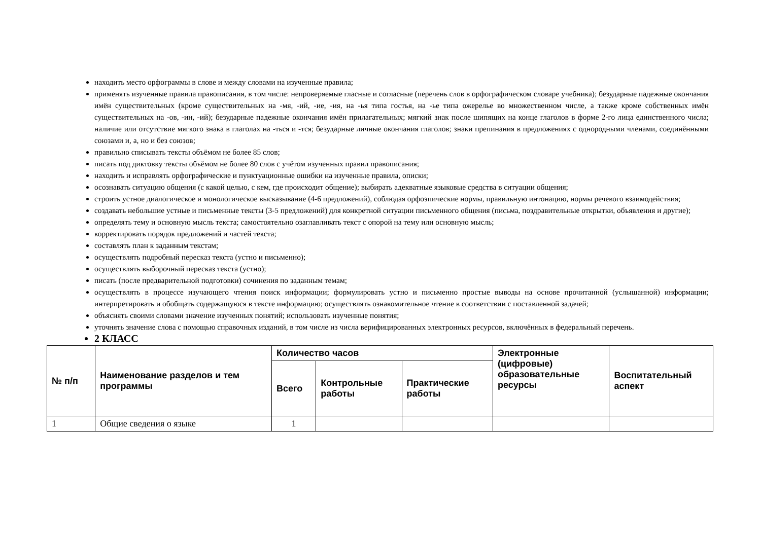находить место орфограммы в слове и между словами на изученные правила;
применять изученные правила правописания, в том числе: непроверяемые гласные и согласные (перечень слов в орфографическом словаре учебника); безударные падежные окончания имён существительных (кроме существительных на -мя, -ий, -ие, -ия, на -ья типа гостья, на -ье типа ожерелье во множественном числе, а также кроме собственных имён существительных на -ов, -ин, -ий); безударные падежные окончания имён прилагательных; мягкий знак после шипящих на конце глаголов в форме 2-го лица единственного числа; наличие или отсутствие мягкого знака в глаголах на -ться и -тся; безударные личные окончания глаголов; знаки препинания в предложениях с однородными членами, соединёнными союзами и, а, но и без союзов;
правильно списывать тексты объёмом не более 85 слов;
писать под диктовку тексты объёмом не более 80 слов с учётом изученных правил правописания;
находить и исправлять орфографические и пунктуационные ошибки на изученные правила, описки;
осознавать ситуацию общения (с какой целью, с кем, где происходит общение); выбирать адекватные языковые средства в ситуации общения;
строить устное диалогическое и монологическое высказывание (4-6 предложений), соблюдая орфоэпические нормы, правильную интонацию, нормы речевого взаимодействия;
создавать небольшие устные и письменные тексты (3-5 предложений) для конкретной ситуации письменного общения (письма, поздравительные открытки, объявления и другие);
определять тему и основную мысль текста; самостоятельно озаглавливать текст с опорой на тему или основную мысль;
корректировать порядок предложений и частей текста;
составлять план к заданным текстам;
осуществлять подробный пересказ текста (устно и письменно);
осуществлять выборочный пересказ текста (устно);
писать (после предварительной подготовки) сочинения по заданным темам;
осуществлять в процессе изучающего чтения поиск информации; формулировать устно и письменно простые выводы на основе прочитанной (услышанной) информации; интерпретировать и обобщать содержащуюся в тексте информацию; осуществлять ознакомительное чтение в соответствии с поставленной задачей;
объяснять своими словами значение изученных понятий; использовать изученные понятия;
уточнять значение слова с помощью справочных изданий, в том числе из числа верифицированных электронных ресурсов, включённых в федеральный перечень.
2 КЛАСС
| № п/п | Наименование разделов и тем программы | Количество часов | | | Электронные (цифровые) образовательные ресурсы | Воспитательный аспект |
| --- | --- | --- | --- | --- | --- | --- |
| | | Всего | Контрольные работы | Практические работы | | |
| 1 | Общие сведения о языке | 1 | | | | |